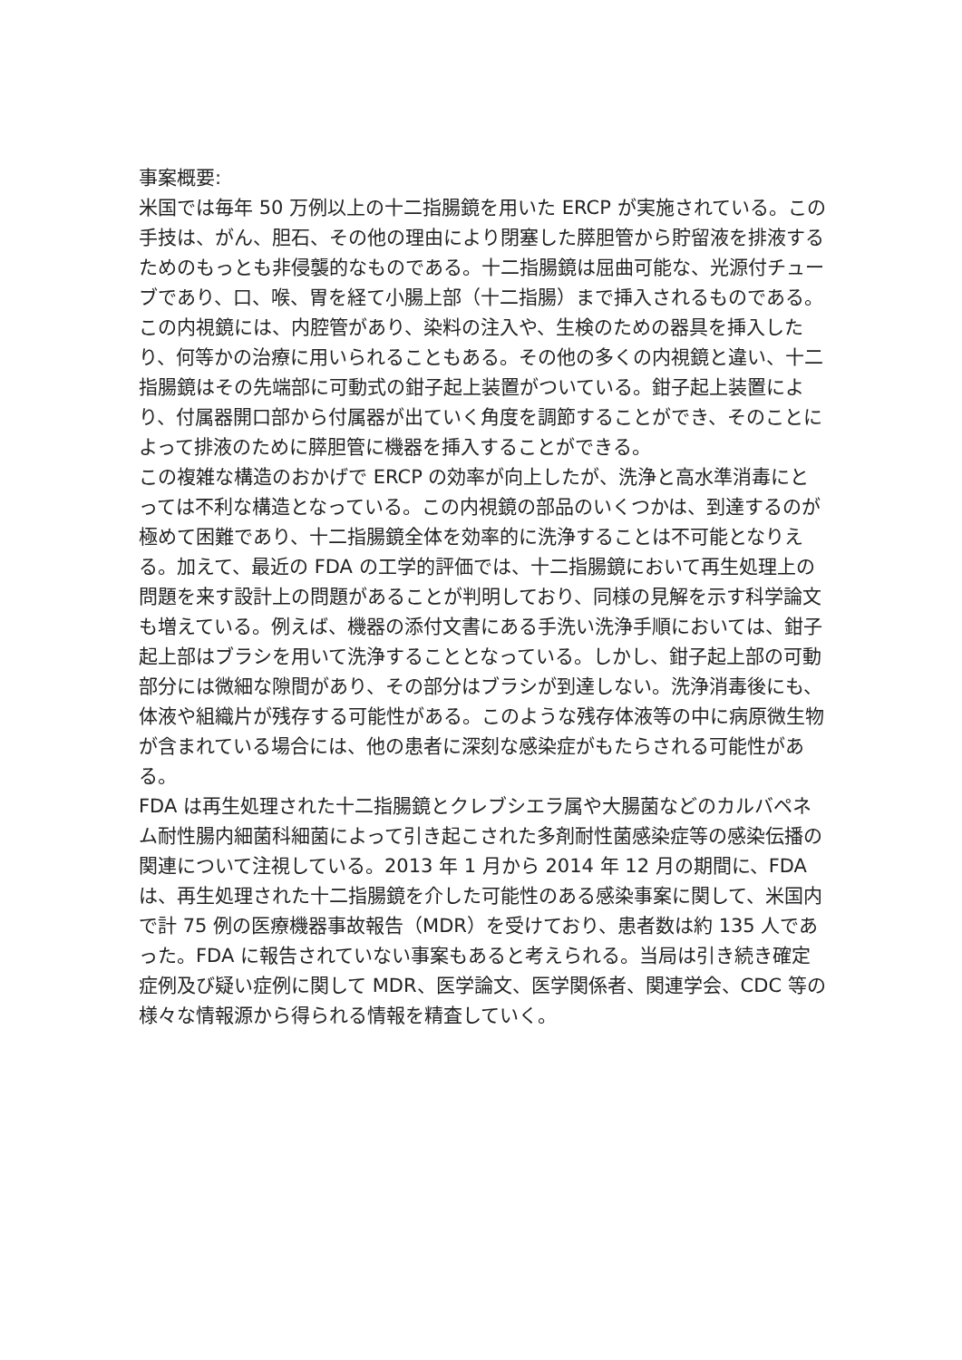事案概要:
米国では毎年 50 万例以上の十二指腸鏡を用いた ERCP が実施されている。この手技は、がん、胆石、その他の理由により閉塞した膵胆管から貯留液を排液するためのもっとも非侵襲的なものである。十二指腸鏡は屈曲可能な、光源付チューブであり、口、喉、胃を経て小腸上部（十二指腸）まで挿入されるものである。この内視鏡には、内腔管があり、染料の注入や、生検のための器具を挿入したり、何等かの治療に用いられることもある。その他の多くの内視鏡と違い、十二指腸鏡はその先端部に可動式の鉗子起上装置がついている。鉗子起上装置により、付属器開口部から付属器が出ていく角度を調節することができ、そのことによって排液のために膵胆管に機器を挿入することができる。
この複雑な構造のおかげで ERCP の効率が向上したが、洗浄と高水準消毒にとっては不利な構造となっている。この内視鏡の部品のいくつかは、到達するのが極めて困難であり、十二指腸鏡全体を効率的に洗浄することは不可能となりえる。加えて、最近の FDA の工学的評価では、十二指腸鏡において再生処理上の問題を来す設計上の問題があることが判明しており、同様の見解を示す科学論文も増えている。例えば、機器の添付文書にある手洗い洗浄手順においては、鉗子起上部はブラシを用いて洗浄することとなっている。しかし、鉗子起上部の可動部分には微細な隙間があり、その部分はブラシが到達しない。洗浄消毒後にも、体液や組織片が残存する可能性がある。このような残存体液等の中に病原微生物が含まれている場合には、他の患者に深刻な感染症がもたらされる可能性がある。
FDA は再生処理された十二指腸鏡とクレブシエラ属や大腸菌などのカルバペネム耐性腸内細菌科細菌によって引き起こされた多剤耐性菌感染症等の感染伝播の関連について注視している。2013 年 1 月から 2014 年 12 月の期間に、FDA は、再生処理された十二指腸鏡を介した可能性のある感染事案に関して、米国内で計 75 例の医療機器事故報告（MDR）を受けており、患者数は約 135 人であった。FDA に報告されていない事案もあると考えられる。当局は引き続き確定症例及び疑い症例に関して MDR、医学論文、医学関係者、関連学会、CDC 等の様々な情報源から得られる情報を精査していく。